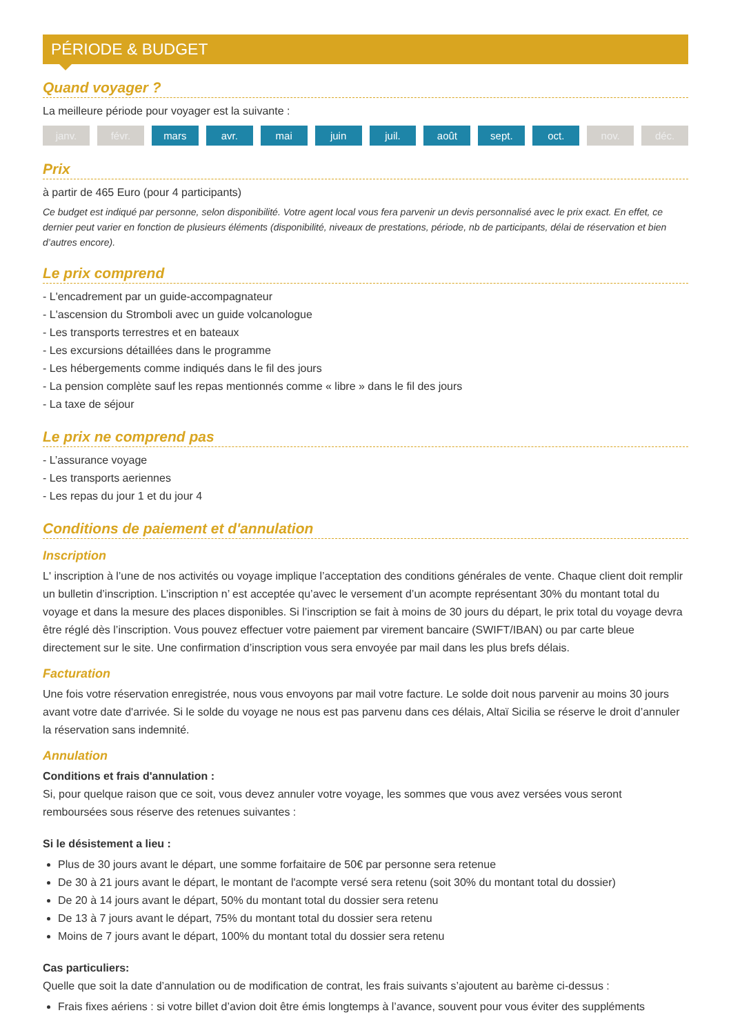PÉRIODE & BUDGET
Quand voyager ?
La meilleure période pour voyager est la suivante :
janv. févr. mars avr. mai juin juil. août sept. oct. nov. déc.
Prix
à partir de 465 Euro (pour 4 participants)
Ce budget est indiqué par personne, selon disponibilité. Votre agent local vous fera parvenir un devis personnalisé avec le prix exact. En effet, ce dernier peut varier en fonction de plusieurs éléments (disponibilité, niveaux de prestations, période, nb de participants, délai de réservation et bien d’autres encore).
Le prix comprend
- L'encadrement par un guide-accompagnateur
- L'ascension du Stromboli avec un guide volcanologue
- Les transports terrestres et en bateaux
- Les excursions détaillées dans le programme
- Les hébergements comme indiqués dans le fil des jours
- La pension complète sauf les repas mentionnés comme « libre » dans le fil des jours
- La taxe de séjour
Le prix ne comprend pas
- L’assurance voyage
- Les transports aeriennes
- Les repas du jour 1 et du jour 4
Conditions de paiement et d'annulation
Inscription
L' inscription à l’une de nos activités ou voyage implique l’acceptation des conditions générales de vente. Chaque client doit remplir un bulletin d’inscription. L’inscription n’ est acceptée qu’avec le versement d’un acompte représentant 30% du montant total du voyage et dans la mesure des places disponibles. Si l’inscription se fait à moins de 30 jours du départ, le prix total du voyage devra être réglé dès l’inscription. Vous pouvez effectuer votre paiement par virement bancaire (SWIFT/IBAN) ou par carte bleue directement sur le site. Une confirmation d’inscription vous sera envoyée par mail dans les plus brefs délais.
Facturation
Une fois votre réservation enregistrée, nous vous envoyons par mail votre facture. Le solde doit nous parvenir au moins 30 jours avant votre date d'arrivée. Si le solde du voyage ne nous est pas parvenu dans ces délais, Altaï Sicilia se réserve le droit d’annuler la réservation sans indemnité.
Annulation
Conditions et frais d'annulation :
Si, pour quelque raison que ce soit, vous devez annuler votre voyage, les sommes que vous avez versées vous seront remboursées sous réserve des retenues suivantes :
Si le désistement a lieu :
Plus de 30 jours avant le départ, une somme forfaitaire de 50€ par personne sera retenue
De 30 à 21 jours avant le départ, le montant de l'acompte versé sera retenu (soit 30% du montant total du dossier)
De 20 à 14 jours avant le départ, 50% du montant total du dossier sera retenu
De 13 à 7 jours avant le départ, 75% du montant total du dossier sera retenu
Moins de 7 jours avant le départ, 100% du montant total du dossier sera retenu
Cas particuliers:
Quelle que soit la date d’annulation ou de modification de contrat, les frais suivants s’ajoutent au barème ci-dessus :
Frais fixes aériens : si votre billet d’avion doit être émis longtemps à l’avance, souvent pour vous éviter des suppléments